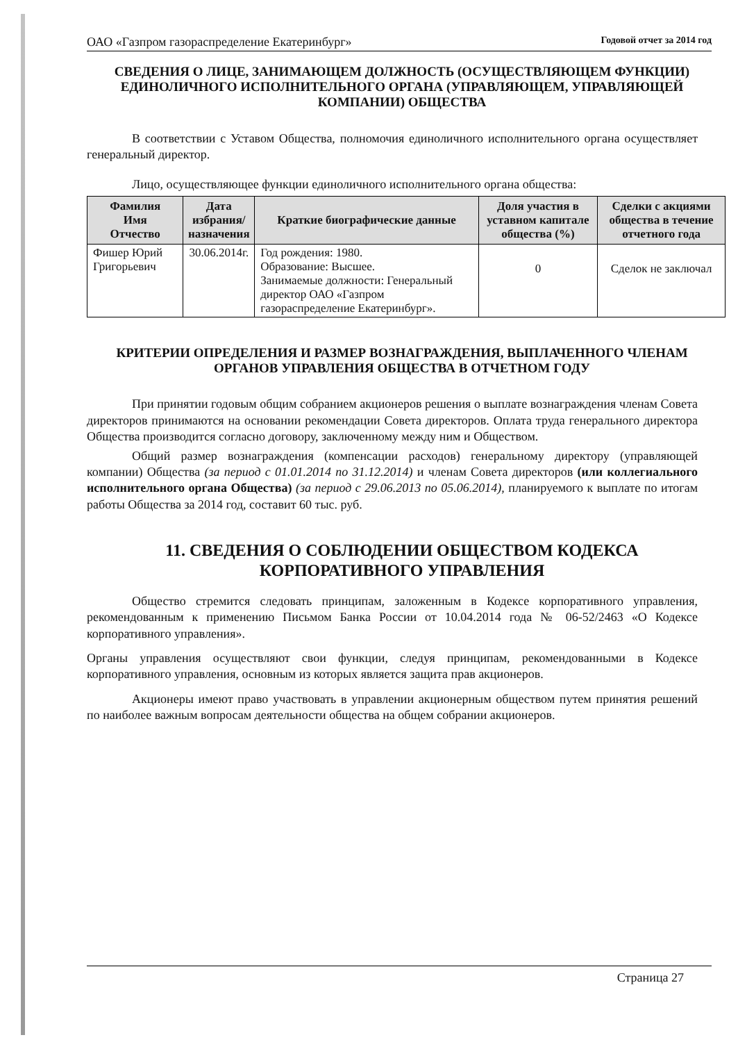ОАО «Газпром газораспределение Екатеринбург» Годовой отчет за 2014 год
СВЕДЕНИЯ О ЛИЦЕ, ЗАНИМАЮЩЕМ ДОЛЖНОСТЬ (ОСУЩЕСТВЛЯЮЩЕМ ФУНКЦИИ) ЕДИНОЛИЧНОГО ИСПОЛНИТЕЛЬНОГО ОРГАНА (УПРАВЛЯЮЩЕМ, УПРАВЛЯЮЩЕЙ КОМПАНИИ) ОБЩЕСТВА
В соответствии с Уставом Общества, полномочия единоличного исполнительного органа осуществляет генеральный директор.
Лицо, осуществляющее функции единоличного исполнительного органа общества:
| Фамилия Имя Отчество | Дата избрания/ назначения | Краткие биографические данные | Доля участия в уставном капитале общества (%) | Сделки с акциями общества в течение отчетного года |
| --- | --- | --- | --- | --- |
| Фишер Юрий Григорьевич | 30.06.2014г. | Год рождения: 1980. Образование: Высшее. Занимаемые должности: Генеральный директор ОАО «Газпром газораспределение Екатеринбург». | 0 | Сделок не заключал |
КРИТЕРИИ ОПРЕДЕЛЕНИЯ И РАЗМЕР ВОЗНАГРАЖДЕНИЯ, ВЫПЛАЧЕННОГО ЧЛЕНАМ ОРГАНОВ УПРАВЛЕНИЯ ОБЩЕСТВА В ОТЧЕТНОМ ГОДУ
При принятии годовым общим собранием акционеров решения о выплате вознаграждения членам Совета директоров принимаются на основании рекомендации Совета директоров. Оплата труда генерального директора Общества производится согласно договору, заключенному между ним и Обществом.
Общий размер вознаграждения (компенсации расходов) генеральному директору (управляющей компании) Общества (за период с 01.01.2014 по 31.12.2014) и членам Совета директоров (или коллегиального исполнительного органа Общества) (за период с 29.06.2013 по 05.06.2014), планируемого к выплате по итогам работы Общества за 2014 год, составит 60 тыс. руб.
11. СВЕДЕНИЯ О СОБЛЮДЕНИИ ОБЩЕСТВОМ КОДЕКСА КОРПОРАТИВНОГО УПРАВЛЕНИЯ
Общество стремится следовать принципам, заложенным в Кодексе корпоративного управления, рекомендованным к применению Письмом Банка России от 10.04.2014 года № 06-52/2463 «О Кодексе корпоративного управления».
Органы управления осуществляют свои функции, следуя принципам, рекомендованными в Кодексе корпоративного управления, основным из которых является защита прав акционеров.
Акционеры имеют право участвовать в управлении акционерным обществом путем принятия решений по наиболее важным вопросам деятельности общества на общем собрании акционеров.
Страница 27